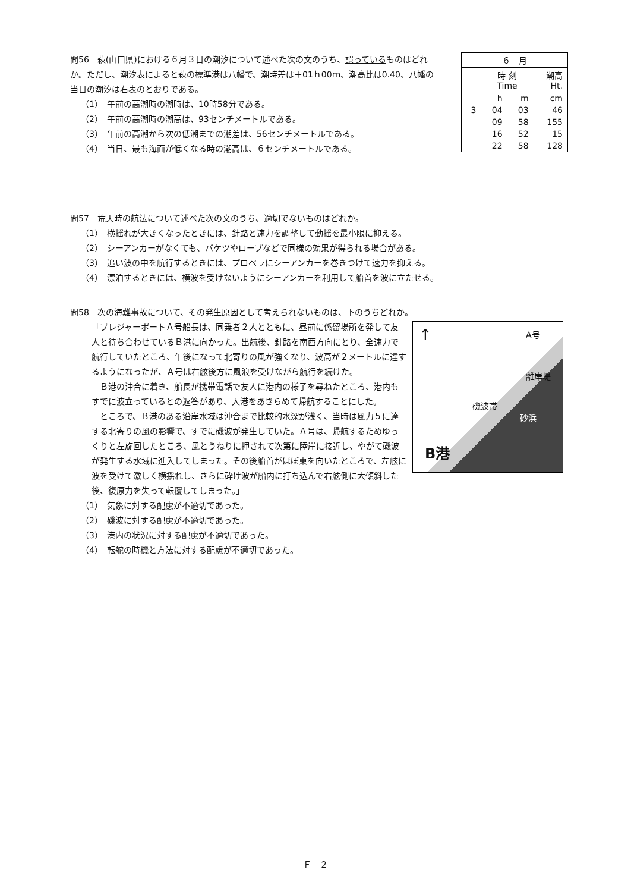問56　萩(山口県)における６月３日の潮汐について述べた次の文のうち、誤っているものはどれか。ただし、潮汐表によると萩の標準港は八幡で、潮時差は＋01ｈ00ｍ、潮高比は0.40、八幡の当日の潮汐は右表のとおりである。
（1）　午前の高潮時の潮時は、10時58分である。
（2）　午前の高潮時の潮高は、93センチメートルである。
（3）　午前の高潮から次の低潮までの潮差は、56センチメートルである。
（4）　当日、最も海面が低くなる時の潮高は、６センチメートルである。
| ６ 月 | | | |
| | 時 刻 Time | | 潮高 Ht. |
| | h | m | cm |
| 3 | 04 | 03 | 46 |
| | 09 | 58 | 155 |
| | 16 | 52 | 15 |
| | 22 | 58 | 128 |
問57　荒天時の航法について述べた次の文のうち、適切でないものはどれか。
（1）　横揺れが大きくなったときには、針路と速力を調整して動揺を最小限に抑える。
（2）　シーアンカーがなくても、バケツやロープなどで同様の効果が得られる場合がある。
（3）　追い波の中を航行するときには、プロペラにシーアンカーを巻きつけて速力を抑える。
（4）　漂泊するときには、横波を受けないようにシーアンカーを利用して船首を波に立たせる。
問58　次の海難事故について、その発生原因として考えられないものは、下のうちどれか。
↑ A号
磯波帯
離岸堤
砂浜
B港
「プレジャーボートＡ号船長は、同乗者２人とともに、昼前に係留場所を発して友人と待ち合わせているＢ港に向かった。出航後、針路を南西方向にとり、全速力で航行していたところ、午後になって北寄りの風が強くなり、波高が２メートルに達するようになったが、Ａ号は右舷後方に風浪を受けながら航行を続けた。
　Ｂ港の沖合に着き、船長が携帯電話で友人に港内の様子を尋ねたところ、港内もすでに波立っているとの返答があり、入港をあきらめて帰航することにした。
　ところで、Ｂ港のある沿岸水域は沖合まで比較的水深が浅く、当時は風力５に達する北寄りの風の影響で、すでに磯波が発生していた。Ａ号は、帰航するためゆっくりと左旋回したところ、風とうねりに押されて次第に陸岸に接近し、やがて磯波が発生する水域に進入してしまった。その後船首がほぼ東を向いたところで、左舷に波を受けて激しく横揺れし、さらに砕け波が船内に打ち込んで右舷側に大傾斜した後、復原力を失って転覆してしまった。」
（1）　気象に対する配慮が不適切であった。
（2）　磯波に対する配慮が不適切であった。
（3）　港内の状況に対する配慮が不適切であった。
（4）　転舵の時機と方法に対する配慮が不適切であった。
Ｆ－２